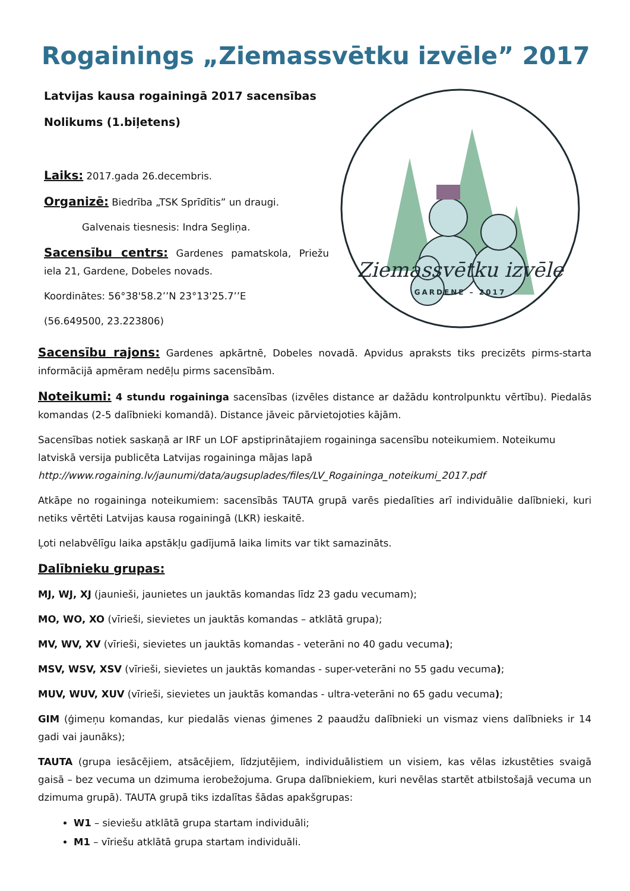Rogainings „Ziemassvētku izvēle” 2017
Latvijas kausa rogainingā 2017 sacensības
Nolikums (1.biļetens)
Laiks: 2017.gada 26.decembris.
Organizē: Biedrība „TSK Sprīdītis” un draugi.
Galvenais tiesnesis: Indra Segliņa.
Sacensību centrs: Gardenes pamatskola, Priežu iela 21, Gardene, Dobeles novads.
Koordinātes: 56°38'58.2’’N 23°13'25.7’’E
(56.649500, 23.223806)
Ziemassvētku izvēle
GARDENE – 2017
Sacensību rajons: Gardenes apkārtnē, Dobeles novadā. Apvidus apraksts tiks precizēts pirms-starta informācijā apmēram nedēļu pirms sacensībām.
Noteikumi: 4 stundu rogaininga sacensības (izvēles distance ar dažādu kontrolpunktu vērtību). Piedalās komandas (2-5 dalībnieki komandā). Distance jāveic pārvietojoties kājām.
Sacensības notiek saskaņā ar IRF un LOF apstiprinātajiem rogaininga sacensību noteikumiem. Noteikumu latviskā versija publicēta Latvijas rogaininga mājas lapā http://www.rogaining.lv/jaunumi/data/augsuplades/files/LV_Rogaininga_noteikumi_2017.pdf
Atkāpe no rogaininga noteikumiem: sacensībās TAUTA grupā varēs piedalīties arī individuālie dalībnieki, kuri netiks vērtēti Latvijas kausa rogainingā (LKR) ieskaitē.
Ļoti nelabvēlīgu laika apstākļu gadījumā laika limits var tikt samazināts.
Dalībnieku grupas:
MJ, WJ, XJ (jaunieši, jaunietes un jauktās komandas līdz 23 gadu vecumam);
MO, WO, XO (vīrieši, sievietes un jauktās komandas – atklātā grupa);
MV, WV, XV (vīrieši, sievietes un jauktās komandas - veterāni no 40 gadu vecuma);
MSV, WSV, XSV (vīrieši, sievietes un jauktās komandas - super-veterāni no 55 gadu vecuma);
MUV, WUV, XUV (vīrieši, sievietes un jauktās komandas - ultra-veterāni no 65 gadu vecuma);
GIM (ģimeņu komandas, kur piedalās vienas ģimenes 2 paaudžu dalībnieki un vismaz viens dalībnieks ir 14 gadi vai jaunāks);
TAUTA (grupa iesācējiem, atsācējiem, līdzjutējiem, individuālistiem un visiem, kas vēlas izkustēties svaigā gaisā – bez vecuma un dzimuma ierobežojuma. Grupa dalībniekiem, kuri nevēlas startēt atbilstošajā vecuma un dzimuma grupā). TAUTA grupā tiks izdalītas šādas apakšgrupas:
W1 – sieviešu atklātā grupa startam individuāli;
M1 – vīriešu atklātā grupa startam individuāli.